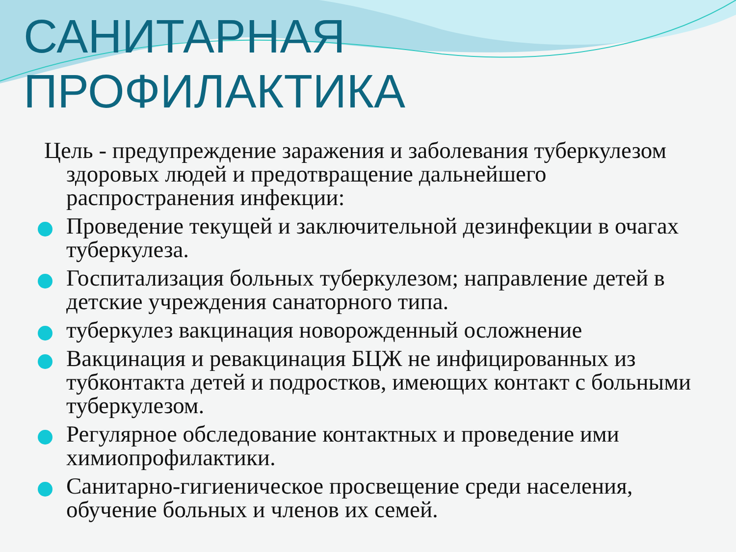САНИТАРНАЯ
ПРОФИЛАКТИКА
Цель - предупреждение заражения и заболевания туберкулезом здоровых людей и предотвращение дальнейшего распространения инфекции:
Проведение текущей и заключительной дезинфекции в очагах туберкулеза.
Госпитализация больных туберкулезом; направление детей в детские учреждения санаторного типа.
туберкулез вакцинация новорожденный осложнение
Вакцинация и ревакцинация БЦЖ не инфицированных из тубконтакта детей и подростков, имеющих контакт с больными туберкулезом.
Регулярное обследование контактных и проведение ими химиопрофилактики.
Санитарно-гигиеническое просвещение среди населения, обучение больных и членов их семей.